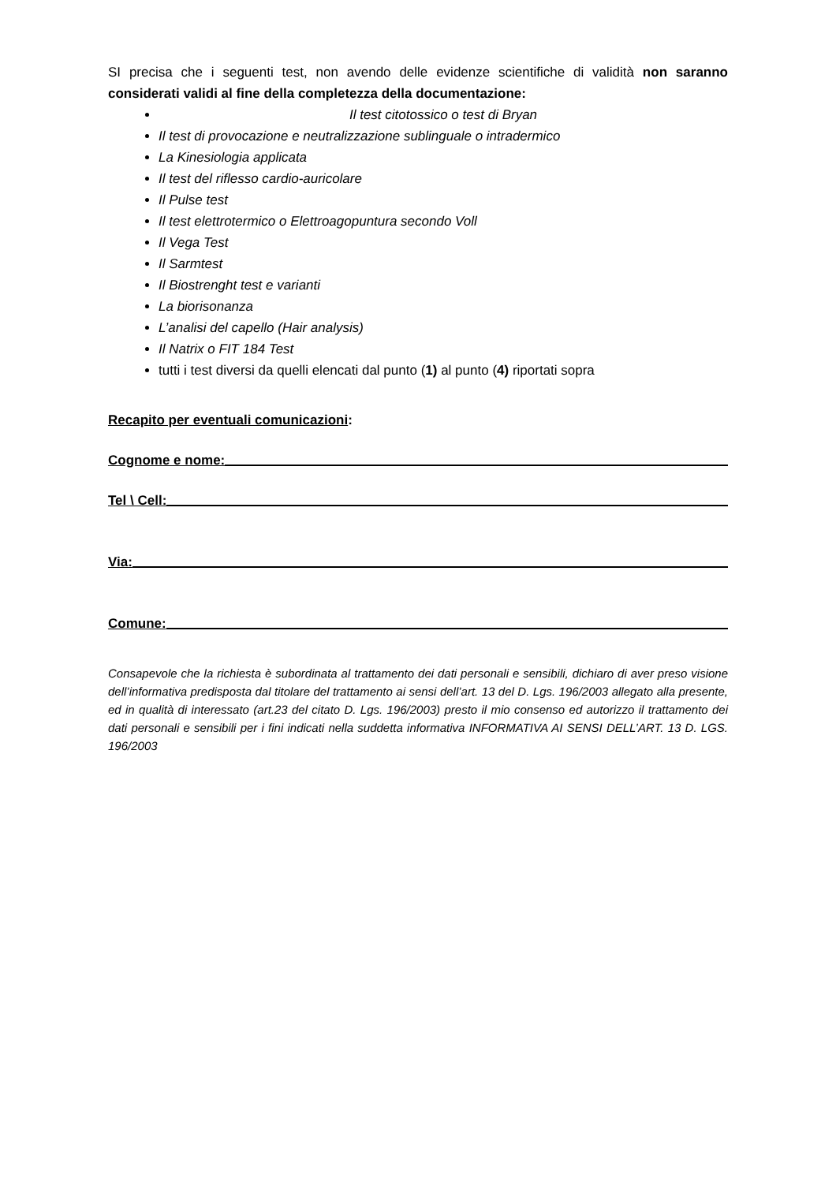SI precisa che i seguenti test, non avendo delle evidenze scientifiche di validità non saranno considerati validi al fine della completezza della documentazione:
Il test citotossico o test di Bryan
Il test di provocazione e neutralizzazione sublinguale o intradermico
La Kinesiologia applicata
Il test del riflesso cardio-auricolare
Il Pulse test
Il test elettrotermico o Elettroagopuntura secondo Voll
Il Vega Test
Il Sarmtest
Il Biostrenght test e varianti
La biorisonanza
L’analisi del capello (Hair analysis)
Il Natrix o FIT 184 Test
tutti i test diversi da quelli elencati dal punto (1) al punto (4) riportati sopra
Recapito per eventuali comunicazioni:
Cognome e nome:
Tel \ Cell:
Via:
Comune:
Consapevole che la richiesta è subordinata al trattamento dei dati personali e sensibili, dichiaro di aver preso visione dell’informativa predisposta dal titolare del trattamento ai sensi dell’art. 13 del D. Lgs. 196/2003 allegato alla presente, ed in qualità di interessato (art.23 del citato D. Lgs. 196/2003) presto il mio consenso ed autorizzo il trattamento dei dati personali e sensibili per i fini indicati nella suddetta informativa INFORMATIVA AI SENSI DELL’ART. 13 D. LGS. 196/2003